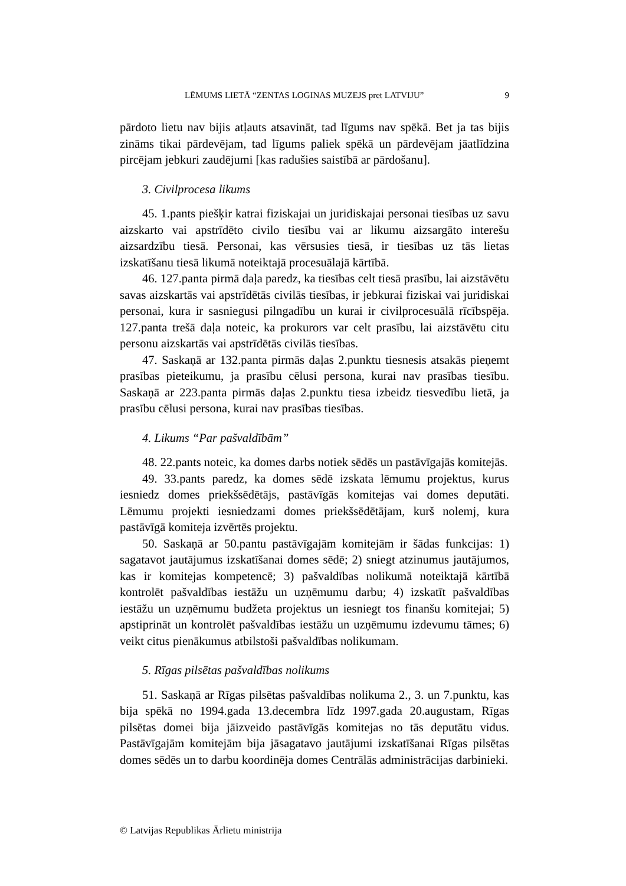LĒMUMS LIETĀ “ZENTAS LOGINAS MUZEJS pret LATVIJU” 9
pārdoto lietu nav bijis atļauts atsavināt, tad līgums nav spēkā. Bet ja tas bijis zināms tikai pārdevējam, tad līgums paliek spēkā un pārdevējam jāatlīdzina pircējam jebkuri zaudējumi [kas radušies saistībā ar pārdošanu].
3. Civilprocesa likums
45. 1.pants piešķir katrai fiziskajai un juridiskajai personai tiesības uz savu aizskarto vai apstrīdēto civilo tiesību vai ar likumu aizsargāto interešu aizsardzību tiesā. Personai, kas vērsusies tiesā, ir tiesības uz tās lietas izskatīšanu tiesā likumā noteiktajā procesuālajā kārtībā.
46. 127.panta pirmā daļa paredz, ka tiesības celt tiesā prasību, lai aizstāvētu savas aizskartās vai apstrīdētās civilās tiesības, ir jebkurai fiziskai vai juridiskai personai, kura ir sasniegusi pilngadību un kurai ir civilprocesuālā rīcībspēja. 127.panta trešā daļa noteic, ka prokurors var celt prasību, lai aizstāvētu citu personu aizskartās vai apstrīdētās civilās tiesības.
47. Saskaņā ar 132.panta pirmās daļas 2.punktu tiesnesis atsakās pieņemt prasības pieteikumu, ja prasību cēlusi persona, kurai nav prasības tiesību. Saskaņā ar 223.panta pirmās daļas 2.punktu tiesa izbeidz tiesvedību lietā, ja prasību cēlusi persona, kurai nav prasības tiesības.
4. Likums “Par pašvaldībām”
48. 22.pants noteic, ka domes darbs notiek sēdēs un pastāvīgajās komitejās.
49. 33.pants paredz, ka domes sēdē izskata lēmumu projektus, kurus iesniedz domes priekšsēdētājs, pastāvīgās komitejas vai domes deputāti. Lēmumu projekti iesniedzami domes priekšsēdētājam, kurš nolemj, kura pastāvīgā komiteja izvērtēs projektu.
50. Saskaņā ar 50.pantu pastāvīgajām komitejām ir šādas funkcijas: 1) sagatavot jautājumus izskatīšanai domes sēdē; 2) sniegt atzinumus jautājumos, kas ir komitejas kompetencē; 3) pašvaldības nolikumā noteiktajā kārtībā kontrolēt pašvaldības iestāžu un uzņēmumu darbu; 4) izskatīt pašvaldības iestāžu un uzņēmumu budžeta projektus un iesniegt tos finanšu komitejai; 5) apstiprināt un kontrolēt pašvaldības iestāžu un uzņēmumu izdevumu tāmes; 6) veikt citus pienākumus atbilstoši pašvaldības nolikumam.
5. Rīgas pilsētas pašvaldības nolikums
51. Saskaņā ar Rīgas pilsētas pašvaldības nolikuma 2., 3. un 7.punktu, kas bija spēkā no 1994.gada 13.decembra līdz 1997.gada 20.augustam, Rīgas pilsētas domei bija jāizveido pastāvīgās komitejas no tās deputātu vidus. Pastāvīgajām komitejām bija jāsagatavo jautājumi izskatīšanai Rīgas pilsētas domes sēdēs un to darbu koordinēja domes Centrālās administrācijas darbinieki.
© Latvijas Republikas Ārlietu ministrija